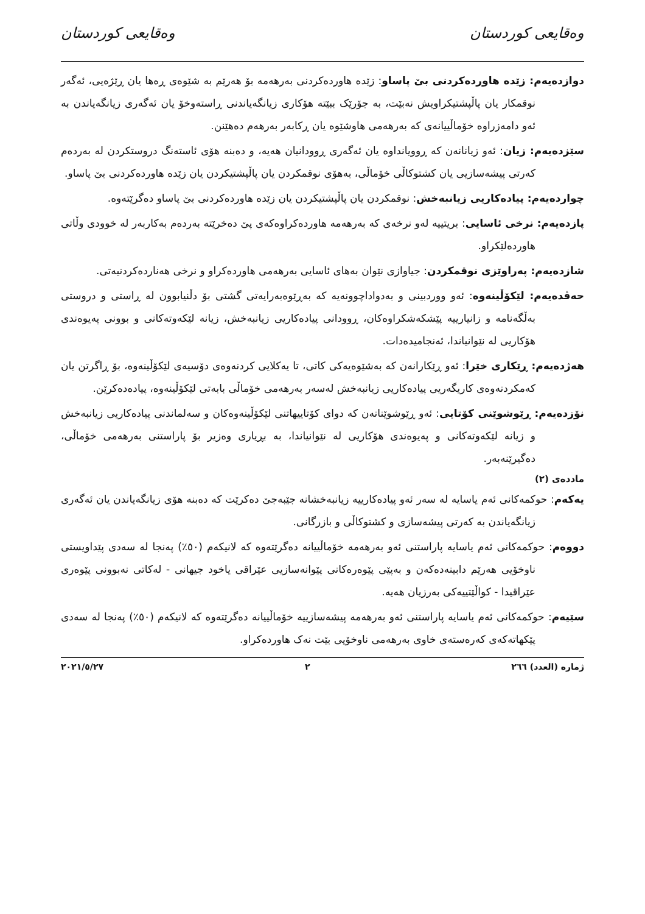وەقایعی کوردستان وەقایعی کوردستان
دوازدەیەم: زێدە هاوردەکردنی بێ پاساو: زێدە هاوردەکردنی بەرهەمە بۆ هەرێم بە شێوەی ڕەها یان ڕێژەیی، ئەگەر نوقمکار یان پاڵپشتیکراویش نەبێت، بە جۆرێک ببێتە هۆکاری زیانگەیاندنی ڕاستەوخۆ یان ئەگەری زیانگەیاندن بە ئەو دامەزراوە خۆماڵییانەی کە بەرهەمی هاوشێوە یان ڕکابەر بەرهەم دەهێنن.
سێزدەیەم: زیان: ئەو زیانانەن کە ڕوویانداوە یان ئەگەری ڕوودانیان هەیە، و دەبنە هۆی ئاستەنگ دروستکردن لە بەردەم کەرتی پیشەسازیی یان کشتوکاڵی خۆماڵی، بەهۆی نوقمکردن یان پاڵپشتیکردن یان زێدە هاوردەکردنی بێ پاساو.
چواردەیەم: پیادەکاریی زیانبەخش: نوقمکردن یان پاڵپشتیکردن یان زێدە هاوردەکردنی بێ پاساو دەگرێتەوە.
پازدەیەم: نرخی ئاسایی: بریتییە لەو نرخەی کە بەرهەمە هاوردەکراوەکەی پێ دەخرێتە بەردەم بەکاربەر لە خوودی وڵاتی هاوردەلێکراو.
شازدەیەم: پەراوێزی نوقمکردن: جیاوازی نێوان بەهای ئاسایی بەرهەمی هاوردەکراو و نرخی هەناردەکردنیەتی.
حەڤدەیەم: لێکۆڵینەوە: ئەو ووردبینی و بەدواداچوونەیە کە بەڕێوەبەرایەتی گشتی بۆ دڵنیابوون لە ڕاستی و دروستی بەڵگەنامە و زانیارییە پێشکەشکراوەکان، ڕوودانی پیادەکاریی زیانبەخش، زیانە لێکەوتەکانی و بوونی پەیوەندی هۆکاریی لە نێوانیاندا، ئەنجامیدەدات.
هەژدەیەم: ڕێکاری خێرا: ئەو ڕێکارانەن کە بەشێوەیەکی کاتی، تا یەکلایی کردنەوەی دۆسیەی لێکۆڵینەوە، بۆ ڕاگرتن یان کەمکردنەوەی کاریگەریی پیادەکاریی زیانبەخش لەسەر بەرهەمی خۆماڵی بابەتی لێکۆڵینەوە، پیادەدەکرێن.
نۆزدەیەم: ڕێوشوێنی کۆتایی: ئەو ڕێوشوێنانەن کە دوای کۆتاییهاتنی لێکۆڵینەوەکان و سەلماندنی پیادەکاریی زیانبەخش و زیانە لێکەوتەکانی و پەیوەندی هۆکاریی لە نێوانیاندا، بە بڕیاری وەزیر بۆ پاراستنی بەرهەمی خۆماڵی، دەگیرێنەبەر.
ماددەی (٢)
یەکەم: حوکمەکانی ئەم یاسایە لە سەر ئەو پیادەکارییە زیانبەخشانە جێبەجێ دەکرێت کە دەبنە هۆی زیانگەیاندن یان ئەگەری زیانگەیاندن بە کەرتی پیشەسازی و کشتوکاڵی و بازرگانی.
دووەم: حوکمەکانی ئەم یاسایە پاراستنی ئەو بەرهەمە خۆماڵییانە دەگرێتەوە کە لانیکەم (٥٠٪) پەنجا لە سەدی پێداویستی ناوخۆیی هەرێم دابینەدەکەن و بەپێی پێوەرەکانی پێوانەسازیی عێراقی یاخود جیهانی - لەکاتی نەبوونی پێوەری عێراقیدا - کواڵێتییەکی بەرزیان هەیە.
سێیەم: حوکمەکانی ئەم یاسایە پاراستنی ئەو بەرهەمە پیشەسازییە خۆماڵییانە دەگرێتەوە کە لانیکەم (٥٠٪) پەنجا لە سەدی پێکهاتەکەی کەرەستەی خاوی بەرهەمی ناوخۆیی بێت نەک هاوردەکراو.
ژمارە (العدد) ٢٦٦ ٢ ٢٠٢١/٥/٢٧